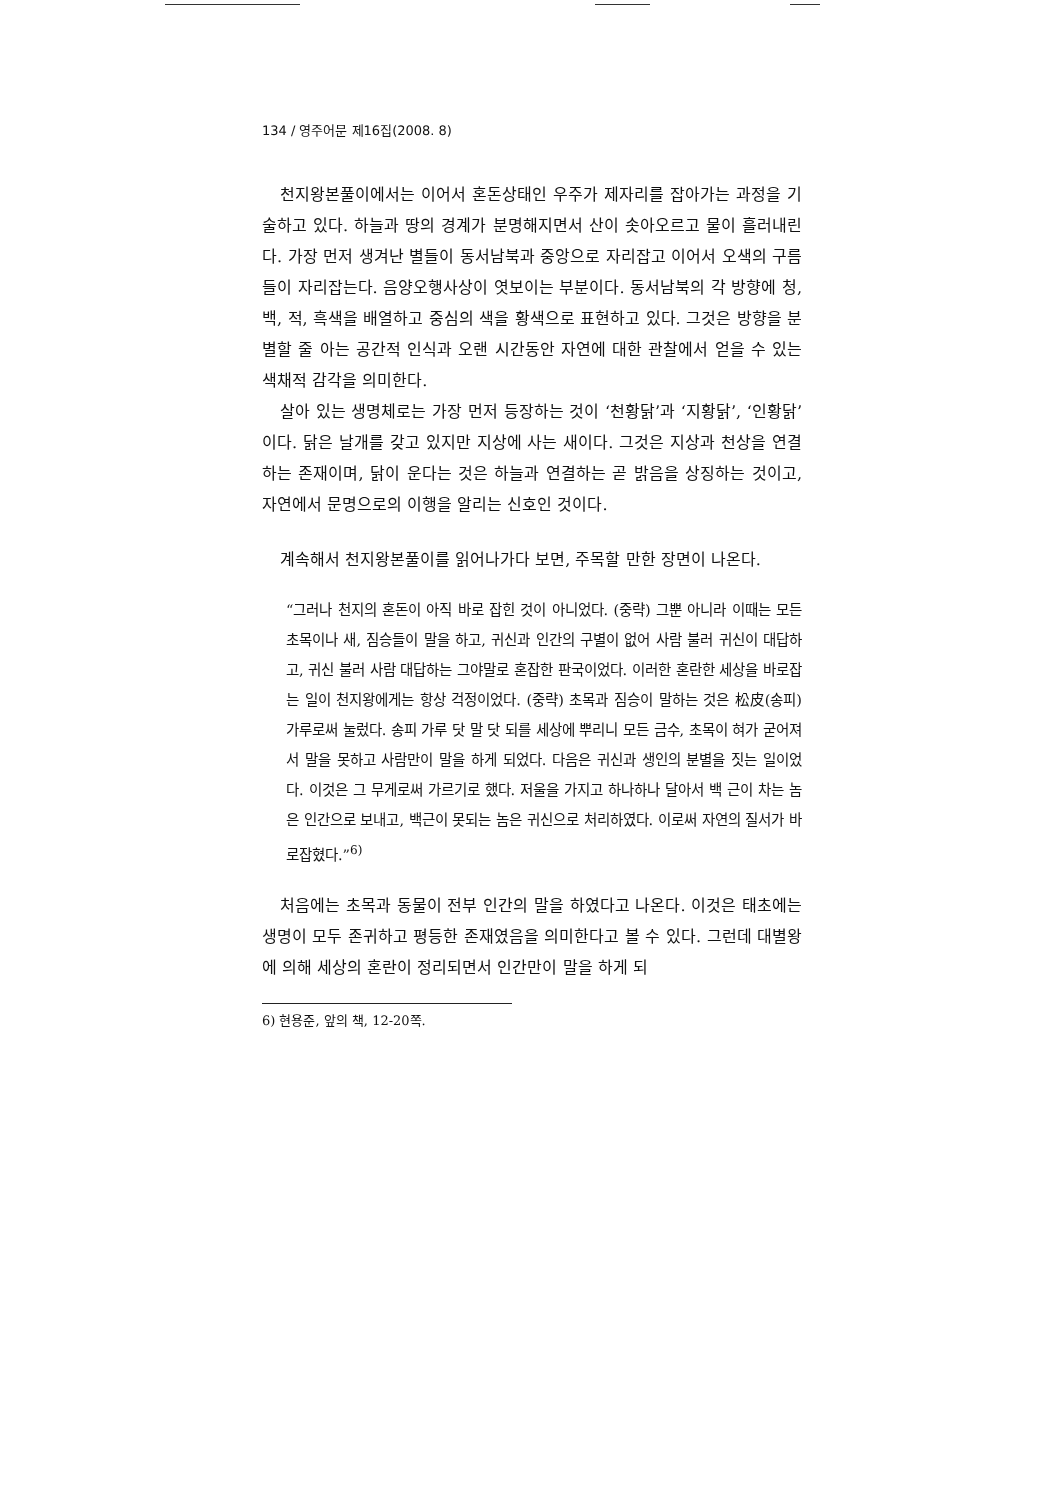134 / 영주어문 제16집(2008. 8)
천지왕본풀이에서는 이어서 혼돈상태인 우주가 제자리를 잡아가는 과정을 기술하고 있다. 하늘과 땅의 경계가 분명해지면서 산이 솟아오르고 물이 흘러내린다. 가장 먼저 생겨난 별들이 동서남북과 중앙으로 자리잡고 이어서 오색의 구름들이 자리잡는다. 음양오행사상이 엿보이는 부분이다. 동서남북의 각 방향에 청, 백, 적, 흑색을 배열하고 중심의 색을 황색으로 표현하고 있다. 그것은 방향을 분별할 줄 아는 공간적 인식과 오랜 시간동안 자연에 대한 관찰에서 얻을 수 있는 색채적 감각을 의미한다.
살아 있는 생명체로는 가장 먼저 등장하는 것이 ‘천황닭’과 ‘지황닭’, ‘인황닭’이다. 닭은 날개를 갖고 있지만 지상에 사는 새이다. 그것은 지상과 천상을 연결하는 존재이며, 닭이 운다는 것은 하늘과 연결하는 곧 밝음을 상징하는 것이고, 자연에서 문명으로의 이행을 알리는 신호인 것이다.
계속해서 천지왕본풀이를 읽어나가다 보면, 주목할 만한 장면이 나온다.
“그러나 천지의 혼돈이 아직 바로 잡힌 것이 아니었다. (중략) 그뿐 아니라 이때는 모든 초목이나 새, 짐승들이 말을 하고, 귀신과 인간의 구별이 없어 사람 불러 귀신이 대답하고, 귀신 불러 사람 대답하는 그야말로 혼잡한 판국이었다. 이러한 혼란한 세상을 바로잡는 일이 천지왕에게는 항상 걱정이었다. (중략) 초목과 짐승이 말하는 것은 松皮(송피)가루로써 눌렀다. 송피 가루 닷 말 닷 되를 세상에 뿌리니 모든 금수, 초목이 혀가 굳어져서 말을 못하고 사람만이 말을 하게 되었다. 다음은 귀신과 생인의 분별을 짓는 일이었다. 이것은 그 무게로써 가르기로 했다. 저울을 가지고 하나하나 달아서 백 근이 차는 놈은 인간으로 보내고, 백근이 못되는 놈은 귀신으로 처리하였다. 이로써 자연의 질서가 바로잡혔다.”<sup>6)</sup>
처음에는 초목과 동물이 전부 인간의 말을 하였다고 나온다. 이것은 태초에는 생명이 모두 존귀하고 평등한 존재였음을 의미한다고 볼 수 있다. 그런데 대별왕에 의해 세상의 혼란이 정리되면서 인간만이 말을 하게 되
6) 현용준, 앞의 책, 12-20쪽.